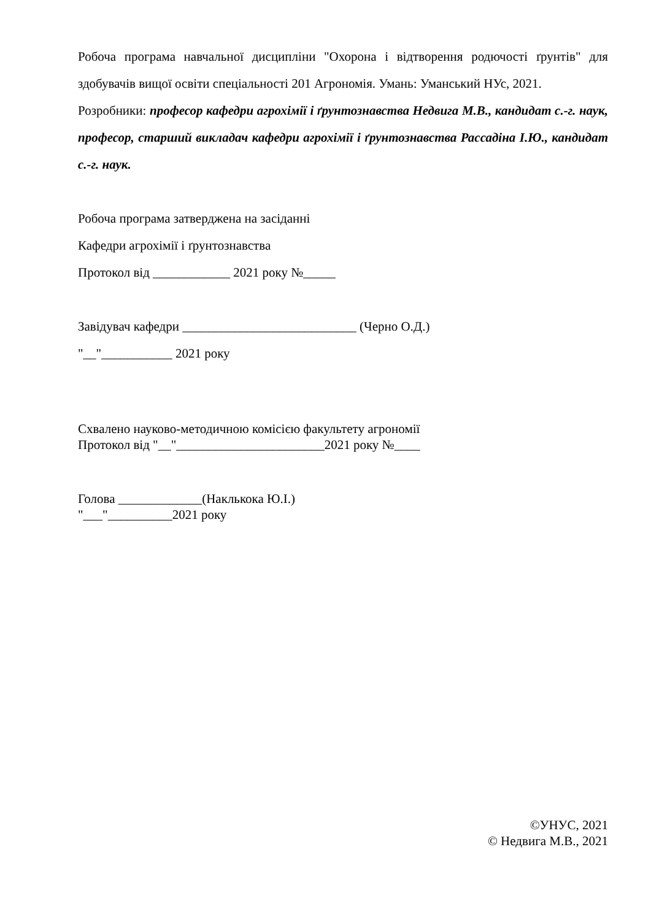Робоча програма навчальної дисципліни "Охорона і відтворення родючості ґрунтів" для здобувачів вищої освіти спеціальності 201 Агрономія. Умань: Уманський НУс, 2021.
Розробники: професор кафедри агрохімії і ґрунтознавства Недвига М.В., кандидат с.-г. наук, професор, старший викладач кафедри агрохімії і ґрунтознавства Рассадіна І.Ю., кандидат с.-г. наук.
Робоча програма затверджена на засіданні
Кафедри агрохімії і ґрунтознавства
Протокол від ____________ 2021 року №_____
Завідувач кафедри ___________________________ (Черно О.Д.)
"__"___________ 2021 року
Схвалено науково-методичною комісією факультету агрономії
Протокол від "__"_______________________2021 року №____
Голова _____________(Наклькока Ю.І.)
"___"__________2021 року
©УНУС, 2021
© Недвига М.В., 2021